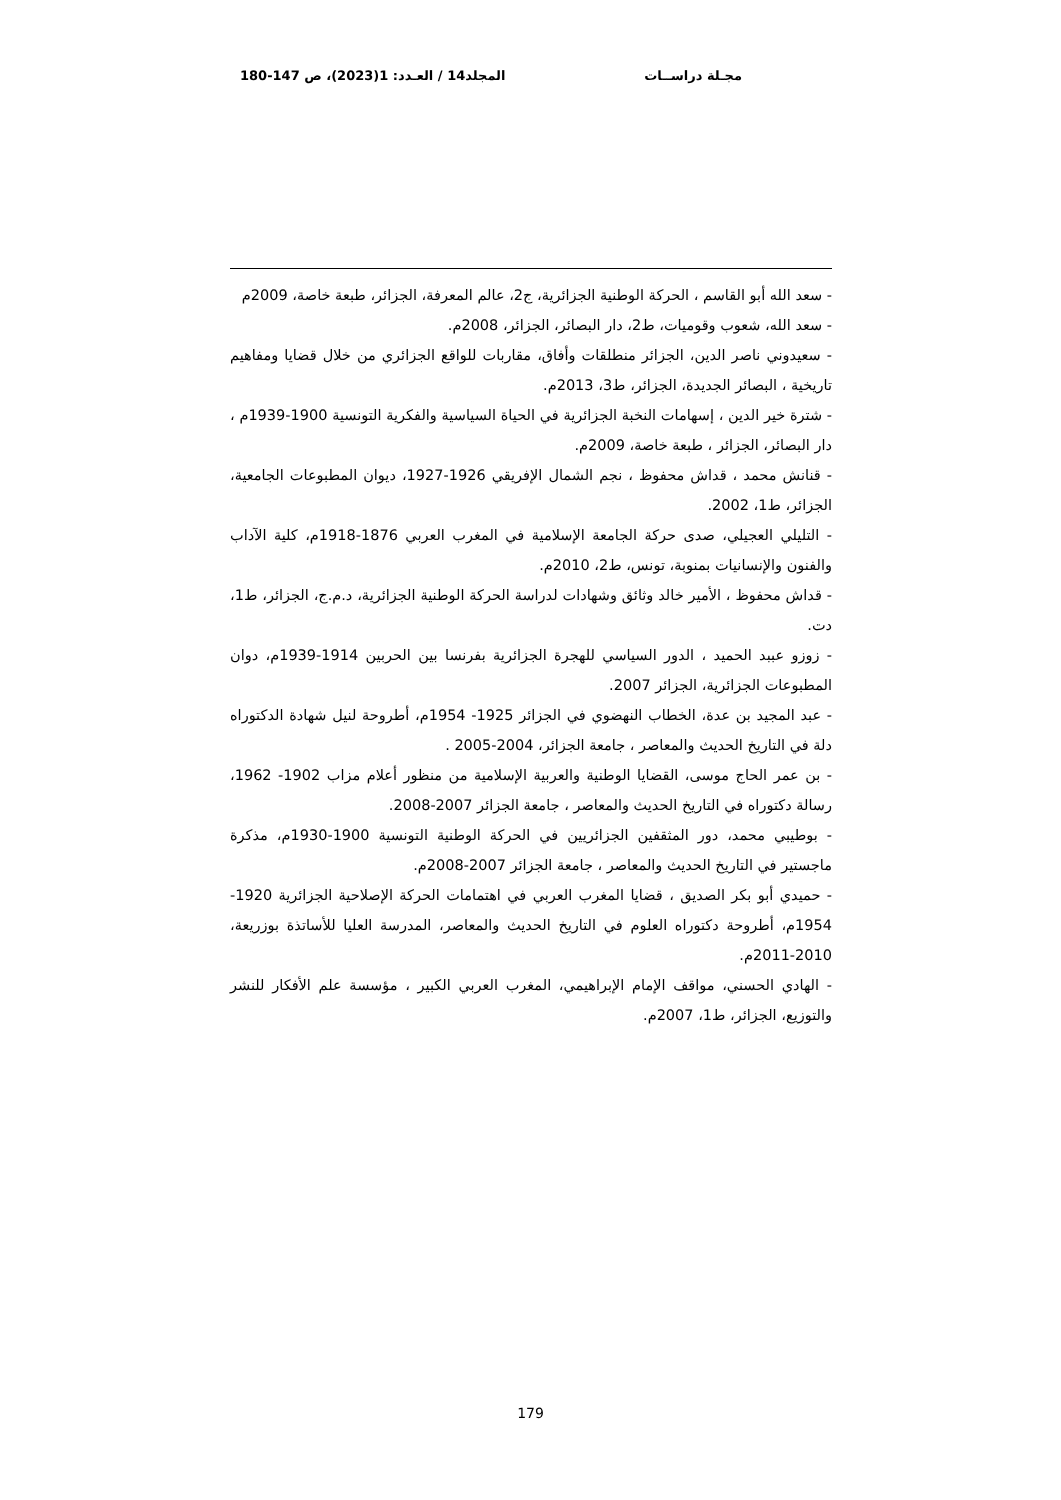مجـلة دراســات المجلد14 / العـدد: 1(2023)، ص 147-180
- سعد الله أبو القاسم ، الحركة الوطنية الجزائرية، ج2، عالم المعرفة، الجزائر، طبعة خاصة، 2009م
- سعد الله، شعوب وقوميات، ط2، دار البصائر، الجزائر، 2008م.
- سعيدوني ناصر الدين، الجزائر منطلقات وأفاق، مقاربات للواقع الجزائري من خلال قضايا ومفاهيم تاريخية ، البصائر الجديدة، الجزائر، ط3، 2013م.
- شترة خير الدين ، إسهامات النخبة الجزائرية في الحياة السياسية والفكرية التونسية 1900-1939م ، دار البصائر، الجزائر ، طبعة خاصة، 2009م.
- قنانش محمد ، قداش محفوظ ، نجم الشمال الإفريقي 1926-1927، ديوان المطبوعات الجامعية، الجزائر، ط1، 2002.
- التليلي العجيلي، صدى حركة الجامعة الإسلامية في المغرب العربي 1876-1918م، كلية الآداب والفنون والإنسانيات بمنوبة، تونس، ط2، 2010م.
- قداش محفوظ ، الأمير خالد وثائق وشهادات لدراسة الحركة الوطنية الجزائرية، د.م.ج، الجزائر، ط1، دت.
- زوزو عببد الحميد ، الدور السياسي للهجرة الجزائرية بفرنسا بين الحربين 1914-1939م، دوان المطبوعات الجزائرية، الجزائر 2007.
- عبد المجيد بن عدة، الخطاب النهضوي في الجزائر 1925- 1954م، أطروحة لنيل شهادة الدكتوراه دلة في التاريخ الحديث والمعاصر ، جامعة الجزائر، 2004-2005 .
- بن عمر الحاج موسى، القضايا الوطنية والعربية الإسلامية من منظور أعلام مزاب 1902- 1962، رسالة دكتوراه في التاريخ الحديث والمعاصر ، جامعة الجزائر 2007-2008.
- بوطيبي محمد، دور المثقفين الجزائريين في الحركة الوطنية التونسية 1900-1930م، مذكرة ماجستير في التاريخ الحديث والمعاصر ، جامعة الجزائر 2007-2008م.
- حميدي أبو بكر الصديق ، قضايا المغرب العربي في اهتمامات الحركة الإصلاحية الجزائرية 1920-1954م، أطروحة دكتوراه العلوم في التاريخ الحديث والمعاصر، المدرسة العليا للأساتذة بوزريعة، 2010-2011م.
- الهادي الحسني، مواقف الإمام الإبراهيمي، المغرب العربي الكبير ، مؤسسة علم الأفكار للنشر والتوزيع، الجزائر، ط1، 2007م.
179